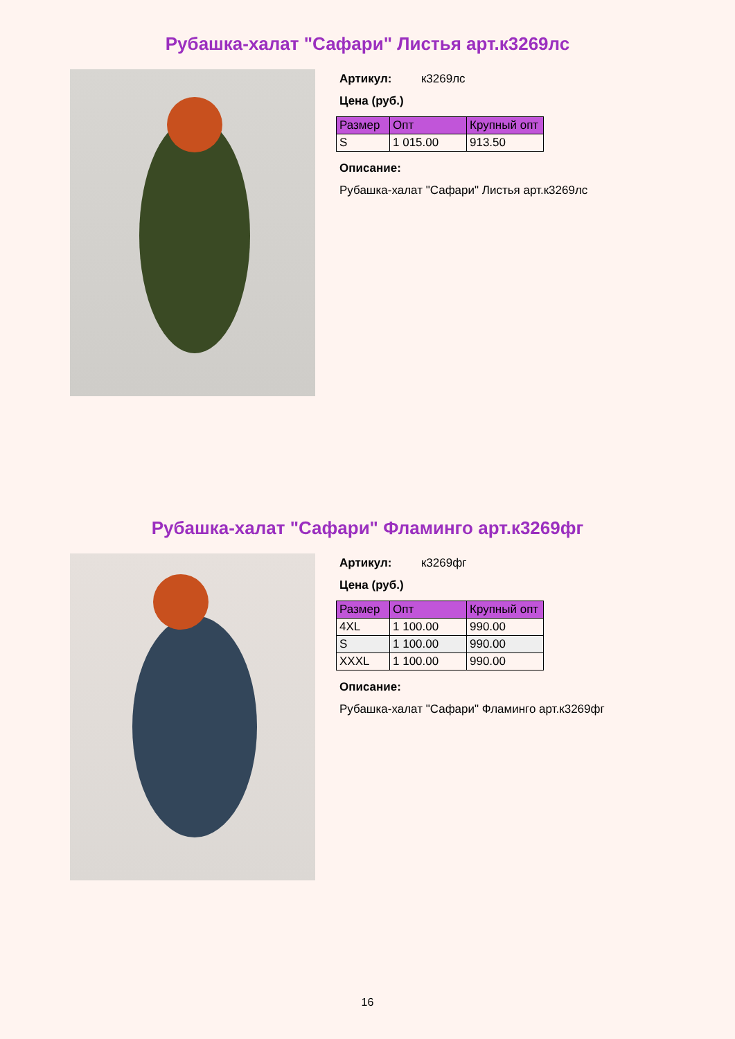Рубашка-халат "Сафари" Листья арт.к3269лс
Артикул: к3269лс
Цена (руб.)
| Размер | Опт | Крупный опт |
| --- | --- | --- |
| S | 1 015.00 | 913.50 |
Описание:
Рубашка-халат "Сафари" Листья арт.к3269лс
Рубашка-халат "Сафари" Фламинго арт.к3269фг
Артикул: к3269фг
Цена (руб.)
| Размер | Опт | Крупный опт |
| --- | --- | --- |
| 4XL | 1 100.00 | 990.00 |
| S | 1 100.00 | 990.00 |
| XXXL | 1 100.00 | 990.00 |
Описание:
Рубашка-халат "Сафари" Фламинго арт.к3269фг
16